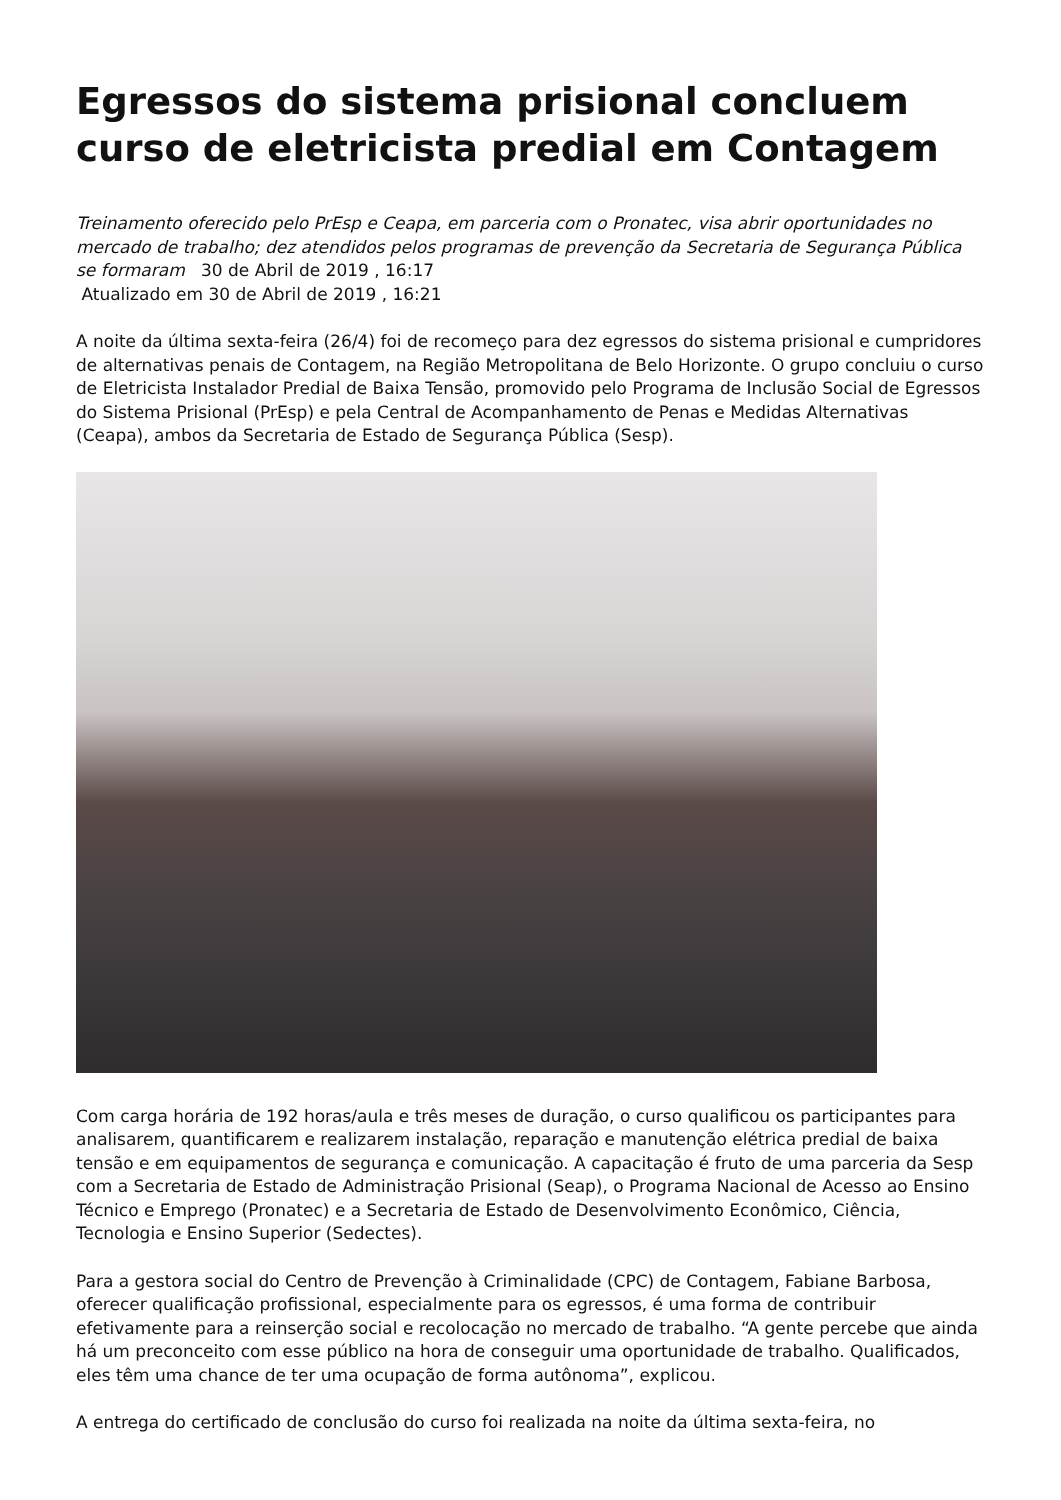Egressos do sistema prisional concluem curso de eletricista predial em Contagem
Treinamento oferecido pelo PrEsp e Ceapa, em parceria com o Pronatec, visa abrir oportunidades no mercado de trabalho; dez atendidos pelos programas de prevenção da Secretaria de Segurança Pública se formaram 30 de Abril de 2019 , 16:17
Atualizado em 30 de Abril de 2019 , 16:21
A noite da última sexta-feira (26/4) foi de recomeço para dez egressos do sistema prisional e cumpridores de alternativas penais de Contagem, na Região Metropolitana de Belo Horizonte. O grupo concluiu o curso de Eletricista Instalador Predial de Baixa Tensão, promovido pelo Programa de Inclusão Social de Egressos do Sistema Prisional (PrEsp) e pela Central de Acompanhamento de Penas e Medidas Alternativas (Ceapa), ambos da Secretaria de Estado de Segurança Pública (Sesp).
Com carga horária de 192 horas/aula e três meses de duração, o curso qualificou os participantes para analisarem, quantificarem e realizarem instalação, reparação e manutenção elétrica predial de baixa tensão e em equipamentos de segurança e comunicação. A capacitação é fruto de uma parceria da Sesp com a Secretaria de Estado de Administração Prisional (Seap), o Programa Nacional de Acesso ao Ensino Técnico e Emprego (Pronatec) e a Secretaria de Estado de Desenvolvimento Econômico, Ciência, Tecnologia e Ensino Superior (Sedectes).
Para a gestora social do Centro de Prevenção à Criminalidade (CPC) de Contagem, Fabiane Barbosa, oferecer qualificação profissional, especialmente para os egressos, é uma forma de contribuir efetivamente para a reinserção social e recolocação no mercado de trabalho. “A gente percebe que ainda há um preconceito com esse público na hora de conseguir uma oportunidade de trabalho. Qualificados, eles têm uma chance de ter uma ocupação de forma autônoma”, explicou.
A entrega do certificado de conclusão do curso foi realizada na noite da última sexta-feira, no